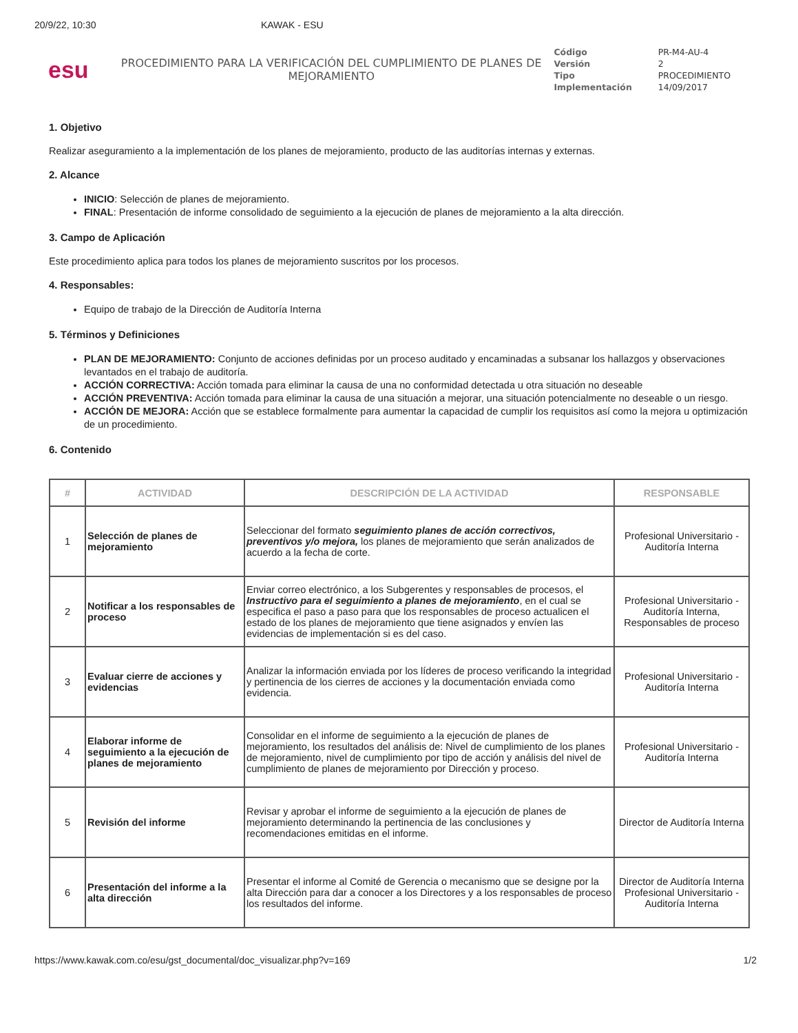20/9/22, 10:30 KAWAK - ESU
esu
PROCEDIMIENTO PARA LA VERIFICACIÓN DEL CUMPLIMIENTO DE PLANES DE MEJORAMIENTO
| Código | PR-M4-AU-4 |
| Versión | 2 |
| Tipo | PROCEDIMIENTO |
| Implementación | 14/09/2017 |
1. Objetivo
Realizar aseguramiento a la implementación de los planes de mejoramiento, producto de las auditorías internas y externas.
2. Alcance
INICIO: Selección de planes de mejoramiento.
FINAL: Presentación de informe consolidado de seguimiento a la ejecución de planes de mejoramiento a la alta dirección.
3. Campo de Aplicación
Este procedimiento aplica para todos los planes de mejoramiento suscritos por los procesos.
4. Responsables:
Equipo de trabajo de la Dirección de Auditoría Interna
5. Términos y Definiciones
PLAN DE MEJORAMIENTO: Conjunto de acciones definidas por un proceso auditado y encaminadas a subsanar los hallazgos y observaciones levantados en el trabajo de auditoría.
ACCIÓN CORRECTIVA: Acción tomada para eliminar la causa de una no conformidad detectada u otra situación no deseable
ACCIÓN PREVENTIVA: Acción tomada para eliminar la causa de una situación a mejorar, una situación potencialmente no deseable o un riesgo.
ACCIÓN DE MEJORA: Acción que se establece formalmente para aumentar la capacidad de cumplir los requisitos así como la mejora u optimización de un procedimiento.
6. Contenido
| # | ACTIVIDAD | DESCRIPCIÓN DE LA ACTIVIDAD | RESPONSABLE |
| --- | --- | --- | --- |
| 1 | Selección de planes de mejoramiento | Seleccionar del formato seguimiento planes de acción correctivos, preventivos y/o mejora, los planes de mejoramiento que serán analizados de acuerdo a la fecha de corte. | Profesional Universitario - Auditoría Interna |
| 2 | Notificar a los responsables de proceso | Enviar correo electrónico, a los Subgerentes y responsables de procesos, el Instructivo para el seguimiento a planes de mejoramiento , en el cual se especifica el paso a paso para que los responsables de proceso actualicen el estado de los planes de mejoramiento que tiene asignados y envíen las evidencias de implementación si es del caso. | Profesional Universitario - Auditoría Interna, Responsables de proceso |
| 3 | Evaluar cierre de acciones y evidencias | Analizar la información enviada por los líderes de proceso verificando la integridad y pertinencia de los cierres de acciones y la documentación enviada como evidencia. | Profesional Universitario - Auditoría Interna |
| 4 | Elaborar informe de seguimiento a la ejecución de planes de mejoramiento | Consolidar en el informe de seguimiento a la ejecución de planes de mejoramiento, los resultados del análisis de: Nivel de cumplimiento de los planes de mejoramiento, nivel de cumplimiento por tipo de acción y análisis del nivel de cumplimiento de planes de mejoramiento por Dirección y proceso. | Profesional Universitario - Auditoría Interna |
| 5 | Revisión del informe | Revisar y aprobar el informe de seguimiento a la ejecución de planes de mejoramiento determinando la pertinencia de las conclusiones y recomendaciones emitidas en el informe. | Director de Auditoría Interna |
| 6 | Presentación del informe a la alta dirección | Presentar el informe al Comité de Gerencia o mecanismo que se designe por la alta Dirección para dar a conocer a los Directores y a los responsables de proceso los resultados del informe. | Director de Auditoría Interna Profesional Universitario - Auditoría Interna |
https://www.kawak.com.co/esu/gst_documental/doc_visualizar.php?v=169 1/2